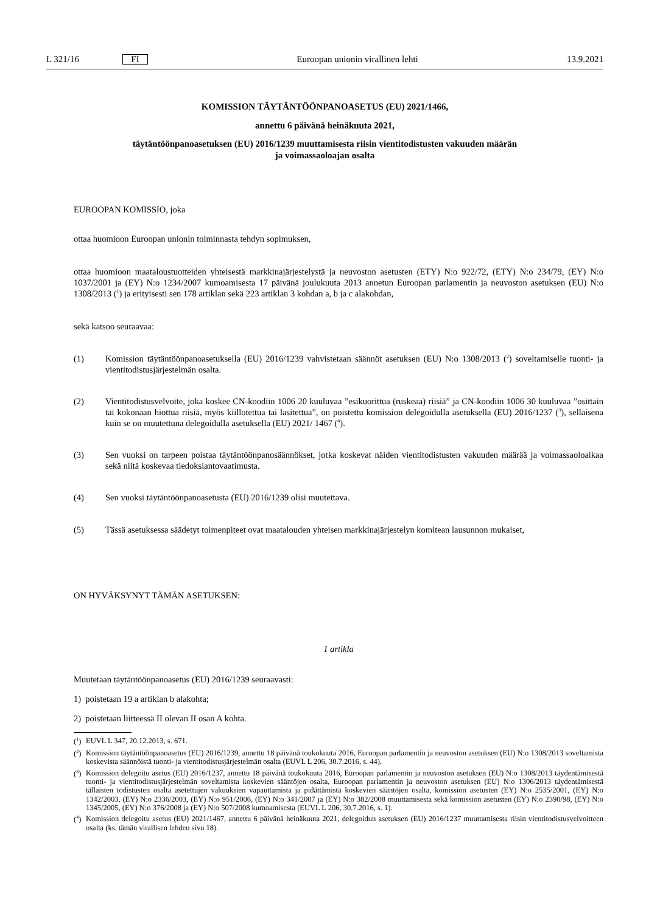L 321/16
FI
Euroopan unionin virallinen lehti
13.9.2021
KOMISSION TÄYTÄNTÖÖNPANOASETUS (EU) 2021/1466,
annettu 6 päivänä heinäkuuta 2021,
täytäntöönpanoasetuksen (EU) 2016/1239 muuttamisesta riisin vientitodistusten vakuuden määrän
ja voimassaoloajan osalta
EUROOPAN KOMISSIO, joka
ottaa huomioon Euroopan unionin toiminnasta tehdyn sopimuksen,
ottaa huomioon maataloustuotteiden yhteisestä markkinajärjestelystä ja neuvoston asetusten (ETY) N:o 922/72, (ETY) N:o 234/79, (EY) N:o 1037/2001 ja (EY) N:o 1234/2007 kumoamisesta 17 päivänä joulukuuta 2013 annetun Euroopan parlamentin ja neuvoston asetuksen (EU) N:o 1308/2013 (<sup>1</sup>) ja erityisesti sen 178 artiklan sekä 223 artiklan 3 kohdan a, b ja c alakohdan,
sekä katsoo seuraavaa:
(1) Komission täytäntöönpanoasetuksella (EU) 2016/1239 vahvistetaan säännöt asetuksen (EU) N:o 1308/2013 (<sup>2</sup>) soveltamiselle tuonti- ja vientitodistusjärjestelmän osalta.
(2) Vientitodistusvelvoite, joka koskee CN-koodiin 1006 20 kuuluvaa ”esikuorittua (ruskeaa) riisiä” ja CN-koodiin 1006 30 kuuluvaa ”osittain tai kokonaan hiottua riisiä, myös kiillotettua tai lasitettua”, on poistettu komission delegoidulla asetuksella (EU) 2016/1237 (<sup>3</sup>), sellaisena kuin se on muutettuna delegoidulla asetuksella (EU) 2021/ 1467 (<sup>4</sup>).
(3) Sen vuoksi on tarpeen poistaa täytäntöönpanosäännökset, jotka koskevat näiden vientitodistusten vakuuden määrää ja voimassaoloaikaa sekä niitä koskevaa tiedoksiantovaatimusta.
(4) Sen vuoksi täytäntöönpanoasetusta (EU) 2016/1239 olisi muutettava.
(5) Tässä asetuksessa säädetyt toimenpiteet ovat maatalouden yhteisen markkinajärjestelyn komitean lausunnon mukaiset,
ON HYVÄKSYNYT TÄMÄN ASETUKSEN:
1 artikla
Muutetaan täytäntöönpanoasetus (EU) 2016/1239 seuraavasti:
1) poistetaan 19 a artiklan b alakohta;
2) poistetaan liitteessä II olevan II osan A kohta.
(<sup>1</sup>)
EUVL L 347, 20.12.2013, s. 671.
(<sup>2</sup>)
Komission täytäntöönpanoasetus (EU) 2016/1239, annettu 18 päivänä toukokuuta 2016, Euroopan parlamentin ja neuvoston asetuksen (EU) N:o 1308/2013 soveltamista koskevista säännöistä tuonti- ja vientitodistusjärjestelmän osalta (EUVL L 206, 30.7.2016, s. 44).
(<sup>3</sup>)
Komission delegoitu asetus (EU) 2016/1237, annettu 18 päivänä toukokuuta 2016, Euroopan parlamentin ja neuvoston asetuksen (EU) N:o 1308/2013 täydentämisestä tuonti- ja vientitodistusjärjestelmän soveltamista koskevien sääntöjen osalta, Euroopan parlamentin ja neuvoston asetuksen (EU) N:o 1306/2013 täydentämisestä tällaisten todistusten osalta asetettujen vakuuksien vapauttamista ja pidättämistä koskevien sääntöjen osalta, komission asetusten (EY) N:o 2535/2001, (EY) N:o 1342/2003, (EY) N:o 2336/2003, (EY) N:o 951/2006, (EY) N:o 341/2007 ja (EY) N:o 382/2008 muuttamisesta sekä komission asetusten (EY) N:o 2390/98, (EY) N:o 1345/2005, (EY) N:o 376/2008 ja (EY) N:o 507/2008 kumoamisesta (EUVL L 206, 30.7.2016, s. 1).
(<sup>4</sup>)
Komission delegoitu asetus (EU) 2021/1467, annettu 6 päivänä heinäkuuta 2021, delegoidun asetuksen (EU) 2016/1237 muuttamisesta riisin vientitodistusvelvoitteen osalta (ks. tämän virallisen lehden sivu 18).